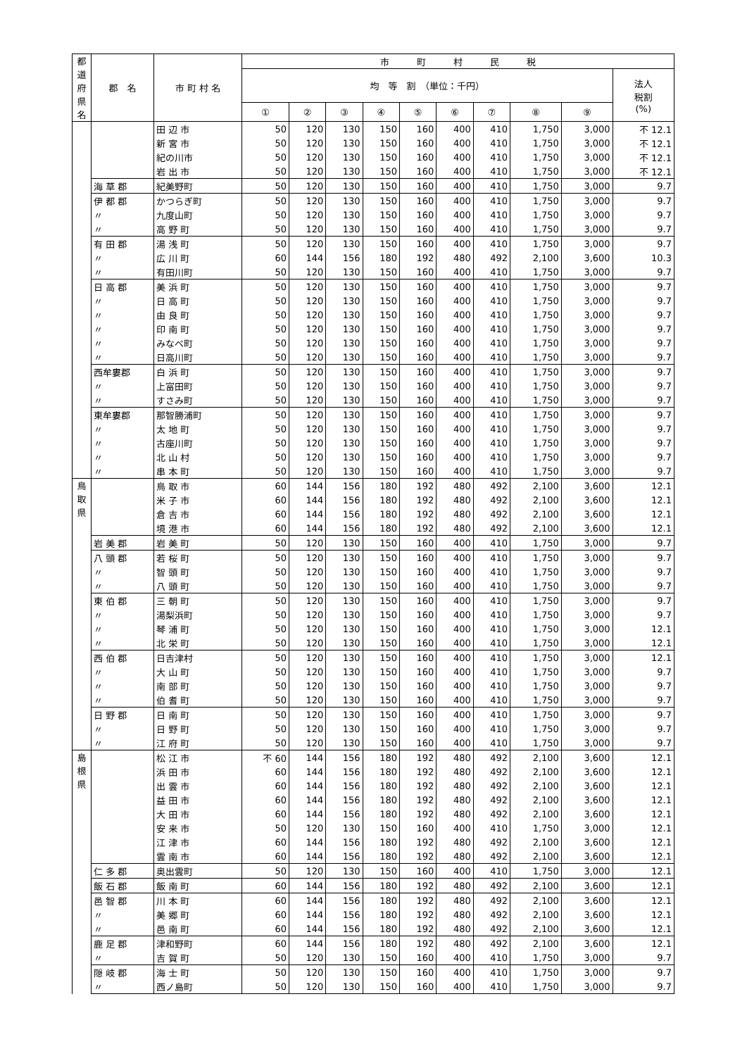| 都道府県名 | 郡 名 | 市 町 村 名 | 市 町 村 民 税 | | | | | | | | | |
| --- | --- | --- | --- | --- | --- | --- | --- | --- | --- | --- | --- | --- |
| | | | 均 等 割 （単位：千円） | | | | | | | | | 法人 税割 (%) |
| | | | ① | ② | ③ | ④ | ⑤ | ⑥ | ⑦ | ⑧ | ⑨ | |
| | | 田 辺 市 | 50 | 120 | 130 | 150 | 160 | 400 | 410 | 1,750 | 3,000 | 不 12.1 |
| | | 新 宮 市 | 50 | 120 | 130 | 150 | 160 | 400 | 410 | 1,750 | 3,000 | 不 12.1 |
| | | 紀の川市 | 50 | 120 | 130 | 150 | 160 | 400 | 410 | 1,750 | 3,000 | 不 12.1 |
| | | 岩 出 市 | 50 | 120 | 130 | 150 | 160 | 400 | 410 | 1,750 | 3,000 | 不 12.1 |
| | 海 草 郡 | 紀美野町 | 50 | 120 | 130 | 150 | 160 | 400 | 410 | 1,750 | 3,000 | 9.7 |
| | 伊 都 郡 | かつらぎ町 | 50 | 120 | 130 | 150 | 160 | 400 | 410 | 1,750 | 3,000 | 9.7 |
| | 〃 | 九度山町 | 50 | 120 | 130 | 150 | 160 | 400 | 410 | 1,750 | 3,000 | 9.7 |
| | 〃 | 高 野 町 | 50 | 120 | 130 | 150 | 160 | 400 | 410 | 1,750 | 3,000 | 9.7 |
| | 有 田 郡 | 湯 浅 町 | 50 | 120 | 130 | 150 | 160 | 400 | 410 | 1,750 | 3,000 | 9.7 |
| | 〃 | 広 川 町 | 60 | 144 | 156 | 180 | 192 | 480 | 492 | 2,100 | 3,600 | 10.3 |
| | 〃 | 有田川町 | 50 | 120 | 130 | 150 | 160 | 400 | 410 | 1,750 | 3,000 | 9.7 |
| | 日 高 郡 | 美 浜 町 | 50 | 120 | 130 | 150 | 160 | 400 | 410 | 1,750 | 3,000 | 9.7 |
| | 〃 | 日 高 町 | 50 | 120 | 130 | 150 | 160 | 400 | 410 | 1,750 | 3,000 | 9.7 |
| | 〃 | 由 良 町 | 50 | 120 | 130 | 150 | 160 | 400 | 410 | 1,750 | 3,000 | 9.7 |
| | 〃 | 印 南 町 | 50 | 120 | 130 | 150 | 160 | 400 | 410 | 1,750 | 3,000 | 9.7 |
| | 〃 | みなべ町 | 50 | 120 | 130 | 150 | 160 | 400 | 410 | 1,750 | 3,000 | 9.7 |
| | 〃 | 日高川町 | 50 | 120 | 130 | 150 | 160 | 400 | 410 | 1,750 | 3,000 | 9.7 |
| | 西牟婁郡 | 白 浜 町 | 50 | 120 | 130 | 150 | 160 | 400 | 410 | 1,750 | 3,000 | 9.7 |
| | 〃 | 上富田町 | 50 | 120 | 130 | 150 | 160 | 400 | 410 | 1,750 | 3,000 | 9.7 |
| | 〃 | すさみ町 | 50 | 120 | 130 | 150 | 160 | 400 | 410 | 1,750 | 3,000 | 9.7 |
| | 東牟婁郡 | 那智勝浦町 | 50 | 120 | 130 | 150 | 160 | 400 | 410 | 1,750 | 3,000 | 9.7 |
| | 〃 | 太 地 町 | 50 | 120 | 130 | 150 | 160 | 400 | 410 | 1,750 | 3,000 | 9.7 |
| | 〃 | 古座川町 | 50 | 120 | 130 | 150 | 160 | 400 | 410 | 1,750 | 3,000 | 9.7 |
| | 〃 | 北 山 村 | 50 | 120 | 130 | 150 | 160 | 400 | 410 | 1,750 | 3,000 | 9.7 |
| | 〃 | 串 本 町 | 50 | 120 | 130 | 150 | 160 | 400 | 410 | 1,750 | 3,000 | 9.7 |
| 鳥 取 県 | | 鳥 取 市 | 60 | 144 | 156 | 180 | 192 | 480 | 492 | 2,100 | 3,600 | 12.1 |
| | | 米 子 市 | 60 | 144 | 156 | 180 | 192 | 480 | 492 | 2,100 | 3,600 | 12.1 |
| | | 倉 吉 市 | 60 | 144 | 156 | 180 | 192 | 480 | 492 | 2,100 | 3,600 | 12.1 |
| | | 境 港 市 | 60 | 144 | 156 | 180 | 192 | 480 | 492 | 2,100 | 3,600 | 12.1 |
| | 岩 美 郡 | 岩 美 町 | 50 | 120 | 130 | 150 | 160 | 400 | 410 | 1,750 | 3,000 | 9.7 |
| | 八 頭 郡 | 若 桜 町 | 50 | 120 | 130 | 150 | 160 | 400 | 410 | 1,750 | 3,000 | 9.7 |
| | 〃 | 智 頭 町 | 50 | 120 | 130 | 150 | 160 | 400 | 410 | 1,750 | 3,000 | 9.7 |
| | 〃 | 八 頭 町 | 50 | 120 | 130 | 150 | 160 | 400 | 410 | 1,750 | 3,000 | 9.7 |
| | 東 伯 郡 | 三 朝 町 | 50 | 120 | 130 | 150 | 160 | 400 | 410 | 1,750 | 3,000 | 9.7 |
| | 〃 | 湯梨浜町 | 50 | 120 | 130 | 150 | 160 | 400 | 410 | 1,750 | 3,000 | 9.7 |
| | 〃 | 琴 浦 町 | 50 | 120 | 130 | 150 | 160 | 400 | 410 | 1,750 | 3,000 | 12.1 |
| | 〃 | 北 栄 町 | 50 | 120 | 130 | 150 | 160 | 400 | 410 | 1,750 | 3,000 | 12.1 |
| | 西 伯 郡 | 日吉津村 | 50 | 120 | 130 | 150 | 160 | 400 | 410 | 1,750 | 3,000 | 12.1 |
| | 〃 | 大 山 町 | 50 | 120 | 130 | 150 | 160 | 400 | 410 | 1,750 | 3,000 | 9.7 |
| | 〃 | 南 部 町 | 50 | 120 | 130 | 150 | 160 | 400 | 410 | 1,750 | 3,000 | 9.7 |
| | 〃 | 伯 耆 町 | 50 | 120 | 130 | 150 | 160 | 400 | 410 | 1,750 | 3,000 | 9.7 |
| | 日 野 郡 | 日 南 町 | 50 | 120 | 130 | 150 | 160 | 400 | 410 | 1,750 | 3,000 | 9.7 |
| | 〃 | 日 野 町 | 50 | 120 | 130 | 150 | 160 | 400 | 410 | 1,750 | 3,000 | 9.7 |
| | 〃 | 江 府 町 | 50 | 120 | 130 | 150 | 160 | 400 | 410 | 1,750 | 3,000 | 9.7 |
| 島 根 県 | | 松 江 市 | 不 60 | 144 | 156 | 180 | 192 | 480 | 492 | 2,100 | 3,600 | 12.1 |
| | | 浜 田 市 | 60 | 144 | 156 | 180 | 192 | 480 | 492 | 2,100 | 3,600 | 12.1 |
| | | 出 雲 市 | 60 | 144 | 156 | 180 | 192 | 480 | 492 | 2,100 | 3,600 | 12.1 |
| | | 益 田 市 | 60 | 144 | 156 | 180 | 192 | 480 | 492 | 2,100 | 3,600 | 12.1 |
| | | 大 田 市 | 60 | 144 | 156 | 180 | 192 | 480 | 492 | 2,100 | 3,600 | 12.1 |
| | | 安 来 市 | 50 | 120 | 130 | 150 | 160 | 400 | 410 | 1,750 | 3,000 | 12.1 |
| | | 江 津 市 | 60 | 144 | 156 | 180 | 192 | 480 | 492 | 2,100 | 3,600 | 12.1 |
| | | 雲 南 市 | 60 | 144 | 156 | 180 | 192 | 480 | 492 | 2,100 | 3,600 | 12.1 |
| | 仁 多 郡 | 奥出雲町 | 50 | 120 | 130 | 150 | 160 | 400 | 410 | 1,750 | 3,000 | 12.1 |
| | 飯 石 郡 | 飯 南 町 | 60 | 144 | 156 | 180 | 192 | 480 | 492 | 2,100 | 3,600 | 12.1 |
| | 邑 智 郡 | 川 本 町 | 60 | 144 | 156 | 180 | 192 | 480 | 492 | 2,100 | 3,600 | 12.1 |
| | 〃 | 美 郷 町 | 60 | 144 | 156 | 180 | 192 | 480 | 492 | 2,100 | 3,600 | 12.1 |
| | 〃 | 邑 南 町 | 60 | 144 | 156 | 180 | 192 | 480 | 492 | 2,100 | 3,600 | 12.1 |
| | 鹿 足 郡 | 津和野町 | 60 | 144 | 156 | 180 | 192 | 480 | 492 | 2,100 | 3,600 | 12.1 |
| | 〃 | 吉 賀 町 | 50 | 120 | 130 | 150 | 160 | 400 | 410 | 1,750 | 3,000 | 9.7 |
| | 隠 岐 郡 | 海 士 町 | 50 | 120 | 130 | 150 | 160 | 400 | 410 | 1,750 | 3,000 | 9.7 |
| | 〃 | 西ノ島町 | 50 | 120 | 130 | 150 | 160 | 400 | 410 | 1,750 | 3,000 | 9.7 |